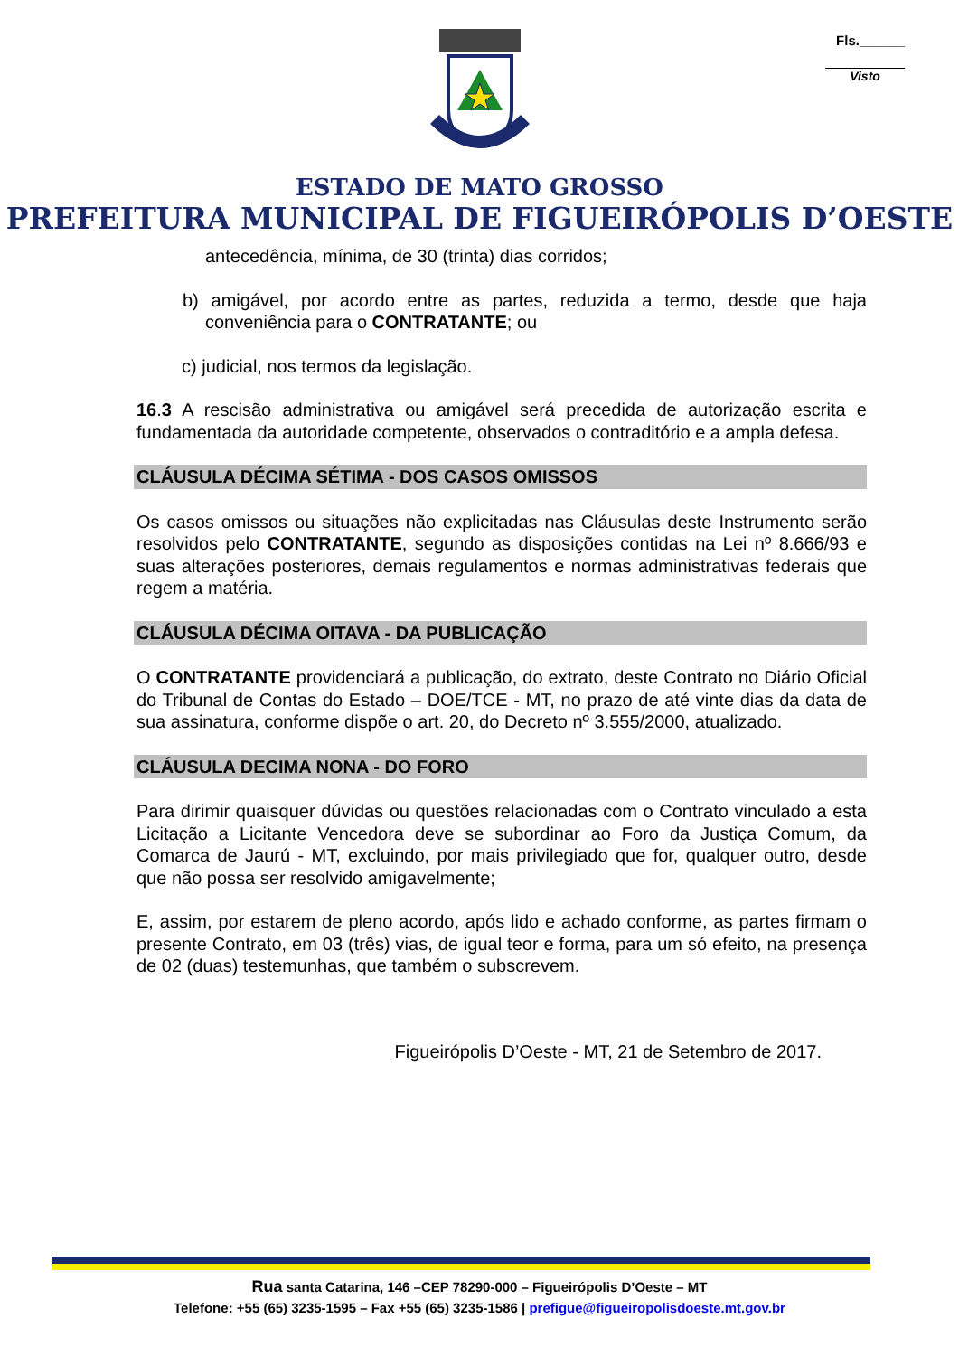Fls.______
Visto
ESTADO DE MATO GROSSO
PREFEITURA MUNICIPAL DE FIGUEIRÓPOLIS D’OESTE
antecedência, mínima, de 30 (trinta) dias corridos;
b) amigável, por acordo entre as partes, reduzida a termo, desde que haja conveniência para o CONTRATANTE; ou
c) judicial, nos termos da legislação.
16.3 A rescisão administrativa ou amigável será precedida de autorização escrita e fundamentada da autoridade competente, observados o contraditório e a ampla defesa.
CLÁUSULA DÉCIMA SÉTIMA - DOS CASOS OMISSOS
Os casos omissos ou situações não explicitadas nas Cláusulas deste Instrumento serão resolvidos pelo CONTRATANTE, segundo as disposições contidas na Lei nº 8.666/93 e suas alterações posteriores, demais regulamentos e normas administrativas federais que regem a matéria.
CLÁUSULA DÉCIMA OITAVA - DA PUBLICAÇÃO
O CONTRATANTE providenciará a publicação, do extrato, deste Contrato no Diário Oficial do Tribunal de Contas do Estado – DOE/TCE - MT, no prazo de até vinte dias da data de sua assinatura, conforme dispõe o art. 20, do Decreto nº 3.555/2000, atualizado.
CLÁUSULA DECIMA NONA - DO FORO
Para dirimir quaisquer dúvidas ou questões relacionadas com o Contrato vinculado a esta Licitação a Licitante Vencedora deve se subordinar ao Foro da Justiça Comum, da Comarca de Jaurú - MT, excluindo, por mais privilegiado que for, qualquer outro, desde que não possa ser resolvido amigavelmente;
E, assim, por estarem de pleno acordo, após lido e achado conforme, as partes firmam o presente Contrato, em 03 (três) vias, de igual teor e forma, para um só efeito, na presença de 02 (duas) testemunhas, que também o subscrevem.
Figueirópolis D’Oeste - MT, 21 de Setembro de 2017.
Rua santa Catarina, 146 –CEP 78290-000 – Figueirópolis D’Oeste – MT
Telefone: +55 (65) 3235-1595 – Fax +55 (65) 3235-1586 | prefigue@figueiropolisdoeste.mt.gov.br